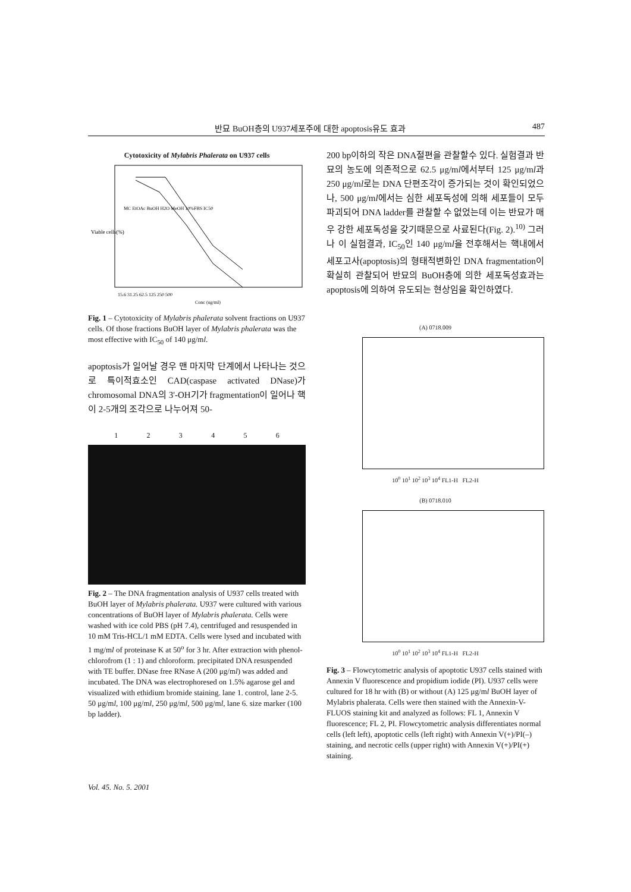반묘 BuOH층의 U937세포주에 대한 apoptosis유도 효과 487
Cytotoxicity of Mylabris Phalerata on U937 cells
Viable cells(%)
MC EtOAc BuOH H2O MeOH 10%FBS IC50
15.6 31.25 62.5 125 250 500
Conc (ug/ml)
Fig. 1 – Cytotoxicity of Mylabris phalerata solvent fractions on U937 cells. Of those fractions BuOH layer of Mylabris phalerata was the most effective with IC<sub>50</sub> of 140 μg/ml.
apoptosis가 일어날 경우 맨 마지막 단계에서 나타나는 것으로 특이적효소인 CAD(caspase activated DNase)가 chromosomal DNA의 3'-OH기가 fragmentation이 일어나 핵이 2-5개의 조각으로 나누어져 50-
1 2 3 4 5 6
Fig. 2 – The DNA fragmentation analysis of U937 cells treated with BuOH layer of Mylabris phalerata. U937 were cultured with various concentrations of BuOH layer of Mylabris phalerata. Cells were washed with ice cold PBS (pH 7.4), centrifuged and resuspended in 10 mM Tris-HCL/1 mM EDTA. Cells were lysed and incubated with 1 mg/ml of proteinase K at 50<sup>o</sup> for 3 hr. After extraction with phenol-chlorofrom (1 : 1) and chloroform. precipitated DNA resuspended with TE buffer. DNase free RNase A (200 μg/ml) was added and incubated. The DNA was electrophoresed on 1.5% agarose gel and visualized with ethidium bromide staining. lane 1. control, lane 2-5. 50 μg/ml, 100 μg/ml, 250 μg/ml, 500 μg/ml, lane 6. size marker (100 bp ladder).
200 bp이하의 작은 DNA절편을 관찰할수 있다. 실험결과 반묘의 농도에 의존적으로 62.5 μg/ml에서부터 125 μg/ml과 250 μg/ml로는 DNA 단편조각이 증가되는 것이 확인되었으나, 500 μg/ml에서는 심한 세포독성에 의해 세포들이 모두 파괴되어 DNA ladder를 관찰할 수 없었는데 이는 반묘가 매우 강한 세포독성을 갖기때문으로 사료된다(Fig. 2).<sup>10)</sup> 그러나 이 실험결과, IC<sub>50</sub>인 140 μg/ml을 전후해서는 핵내에서 세포고사(apoptosis)의 형태적변화인 DNA fragmentation이 확실히 관찰되어 반묘의 BuOH층에 의한 세포독성효과는 apoptosis에 의하여 유도되는 현상임을 확인하였다.
(A) 0718.009
10<sup>0</sup> 10<sup>1</sup> 10<sup>2</sup> 10<sup>3</sup> 10<sup>4</sup> FL1-H FL2-H
(B) 0718.010
10<sup>0</sup> 10<sup>1</sup> 10<sup>2</sup> 10<sup>3</sup> 10<sup>4</sup> FL1-H FL2-H
Fig. 3 – Flowcytometric analysis of apoptotic U937 cells stained with Annexin V fluorescence and propidium iodide (PI). U937 cells were cultured for 18 hr with (B) or without (A) 125 μg/ml BuOH layer of Mylabris phalerata. Cells were then stained with the Annexin-V-FLUOS staining kit and analyzed as follows: FL 1, Annexin V fluorescence; FL 2, PI. Flowcytometric analysis differentiates normal cells (left left), apoptotic cells (left right) with Annexin V(+)/PI(–) staining, and necrotic cells (upper right) with Annexin V(+)/PI(+) staining.
Vol. 45. No. 5. 2001